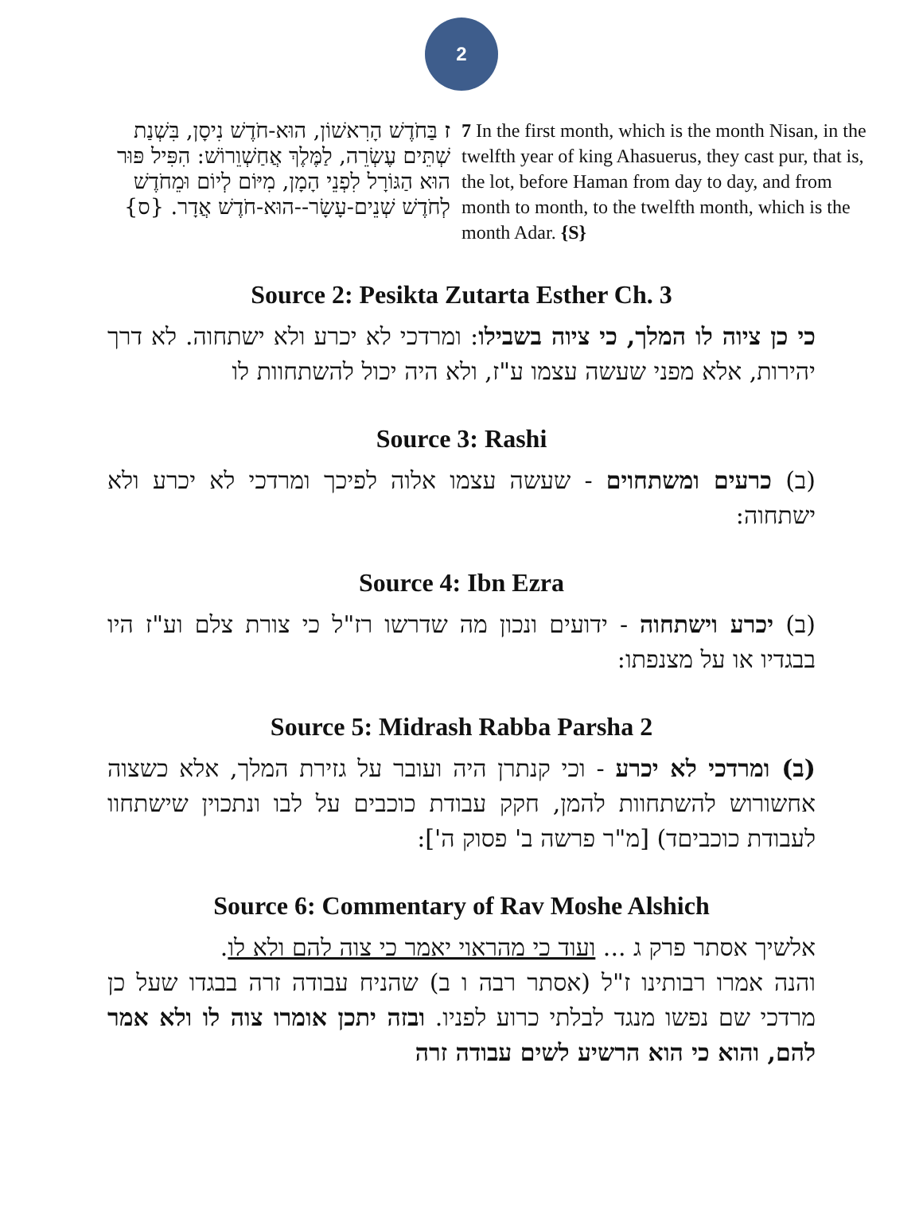2
7 In the first month, which is the month Nisan, in the twelfth year of king Ahasuerus, they cast pur, that is, the lot, before Haman from day to day, and from month to month, to the twelfth month, which is the month Adar. {S}
ז בַּחֹדֶשׁ הָרִאשׁוֹן, הוּא-חֹדֶשׁ נִיסָן, בִּשְׁנַת שְׁתֵּים עֶשְׂרֵה, לַמֶּלֶךְ אֲחַשְׁוֵרוֹשׁ: הִפִּיל פּוּר הוּא הַגּוֹרָל לִפְנֵי הָמָן, מִיּוֹם לְיוֹם וּמֵחֹדֶשׁ לְחֹדֶשׁ שְׁנֵים-עָשָׂר--הוּא-חֹדֶשׁ אֲדָר. {ס}
Source 2: Pesikta Zutarta Esther Ch. 3
כי כן ציוה לו המלך, כי ציוה בשבילו: ומרדכי לא יכרע ולא ישתחוה. לא דרך יהירות, אלא מפני שעשה עצמו ע"ז, ולא היה יכול להשתחוות לו
Source 3: Rashi
(ב) כרעים ומשתחוים - שעשה עצמו אלוה לפיכך ומרדכי לא יכרע ולא ישתחוה:
Source 4: Ibn Ezra
(ב) יכרע וישתחוה - ידועים ונכון מה שדרשו רז"ל כי צורת צלם וע"ז היו בבגדיו או על מצנפתו:
Source 5: Midrash Rabba Parsha 2
(ב) ומרדכי לא יכרע - וכי קנתרן היה ועובר על גזירת המלך, אלא כשצוה אחשורוש להשתחוות להמן, חקק עבודת כוכבים על לבו ונתכוין שישתחוו לעבודת כוכביםד) [מ"ר פרשה ב' פסוק ה']:
Source 6: Commentary of Rav Moshe Alshich
אלשיך אסתר פרק ג ... ועוד כי מהראוי יאמר כי צוה להם ולא לו.
והנה אמרו רבותינו ז"ל (אסתר רבה ו ב) שהניח עבודה זרה בבגדו שעל כן מרדכי שם נפשו מנגד לבלתי כרוע לפניו. ובזה יתכן אומרו צוה לו ולא אמר להם, והוא כי הוא הרשיע לשים עבודה זרה